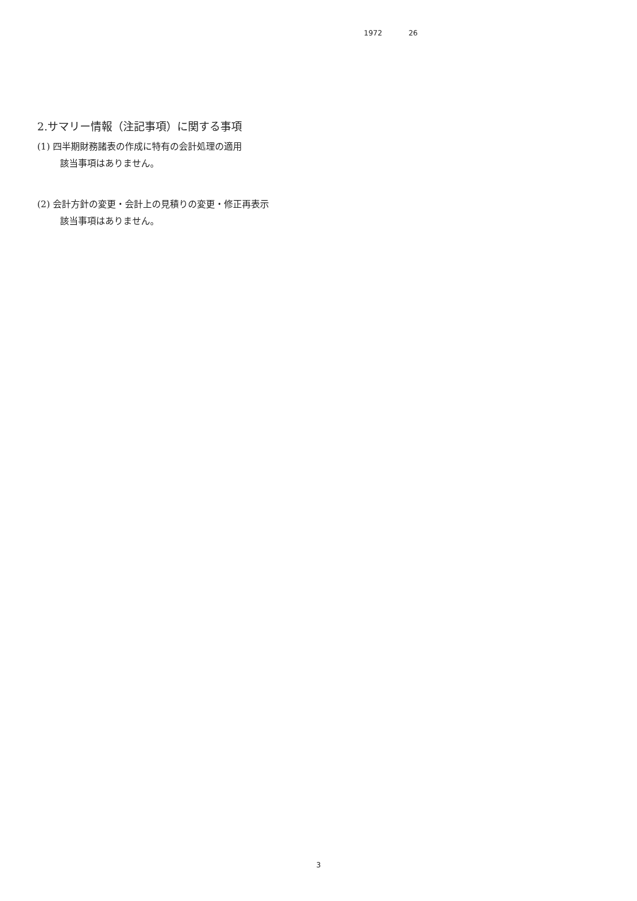1972 26
2.サマリー情報（注記事項）に関する事項
(1) 四半期財務諸表の作成に特有の会計処理の適用
該当事項はありません。
(2) 会計方針の変更・会計上の見積りの変更・修正再表示
該当事項はありません。
3